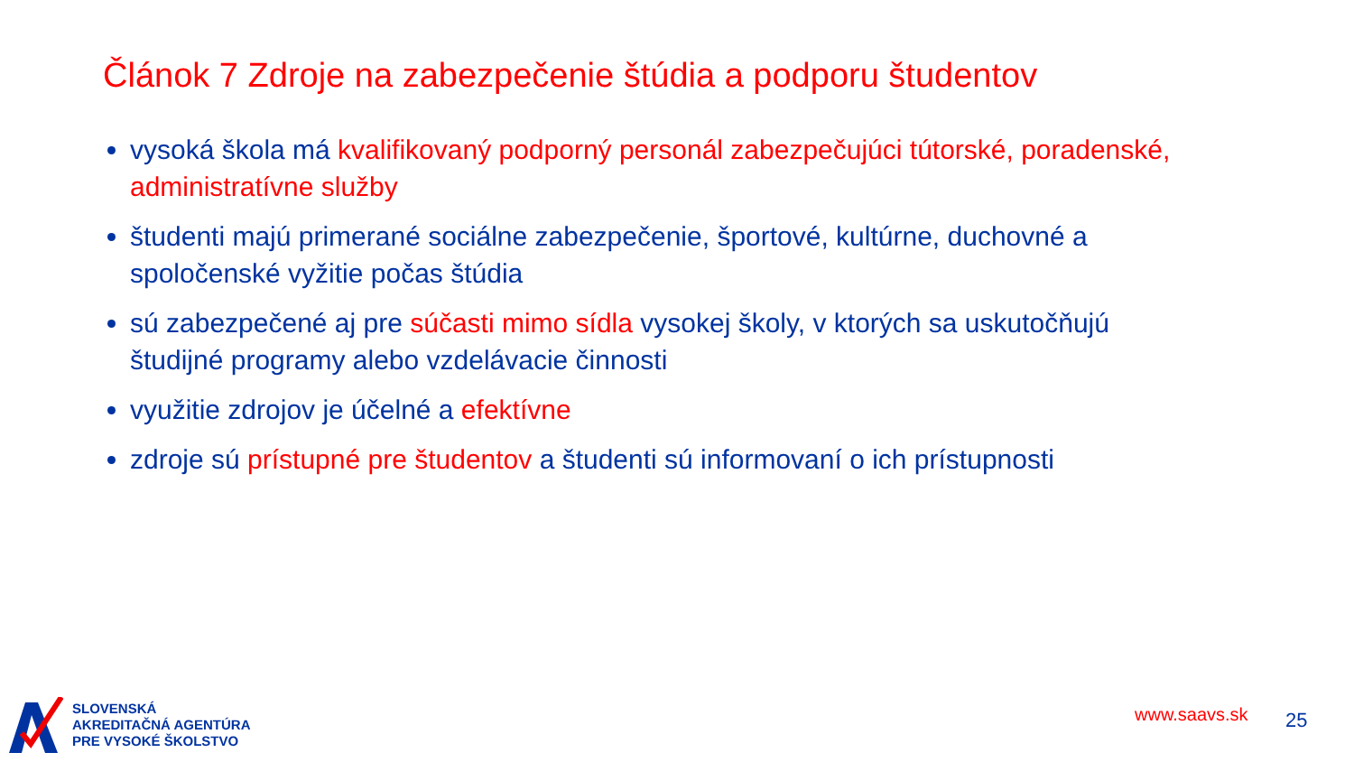Článok 7 Zdroje na zabezpečenie štúdia a podporu študentov
vysoká škola má kvalifikovaný podporný personál zabezpečujúci tútorské, poradenské, administratívne služby
študenti majú primerané sociálne zabezpečenie, športové, kultúrne, duchovné a spoločenské vyžitie počas štúdia
sú zabezpečené aj pre súčasti mimo sídla vysokej školy, v ktorých sa uskutočňujú študijné programy alebo vzdelávacie činnosti
využitie zdrojov je účelné a efektívne
zdroje sú prístupné pre študentov a študenti sú informovaní o ich prístupnosti
SLOVENSKÁ
AKREDITAČNÁ AGENTÚRA
PRE VYSOKÉ ŠKOLSTVO
www.saavs.sk 25